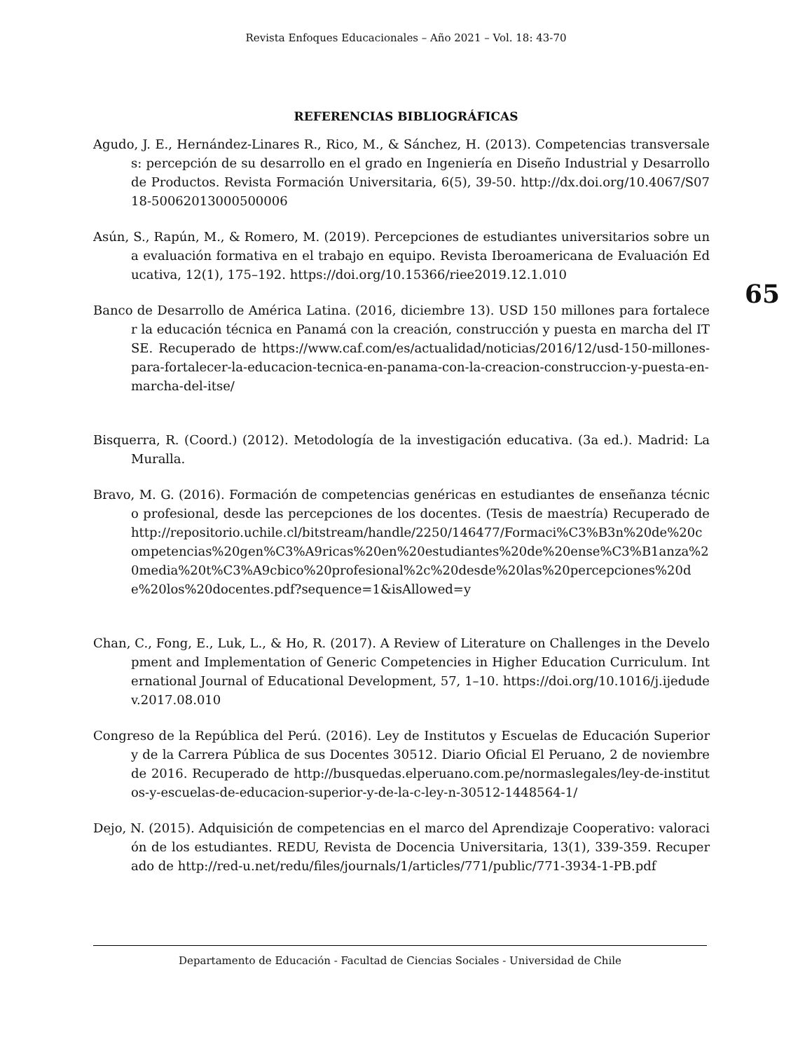Revista Enfoques Educacionales – Año 2021 – Vol. 18: 43-70
REFERENCIAS BIBLIOGRÁFICAS
65
Agudo, J. E., Hernández-Linares R., Rico, M., & Sánchez, H. (2013). Competencias transversales: percepción de su desarrollo en el grado en Ingeniería en Diseño Industrial y Desarrollo de Productos. Revista Formación Universitaria, 6(5), 39-50. http://dx.doi.org/10.4067/S0718-50062013000500006
Asún, S., Rapún, M., & Romero, M. (2019). Percepciones de estudiantes universitarios sobre una evaluación formativa en el trabajo en equipo. Revista Iberoamericana de Evaluación Educativa, 12(1), 175–192. https://doi.org/10.15366/riee2019.12.1.010
Banco de Desarrollo de América Latina. (2016, diciembre 13). USD 150 millones para fortalecer la educación técnica en Panamá con la creación, construcción y puesta en marcha del ITSE. Recuperado de https://www.caf.com/es/actualidad/noticias/2016/12/usd-150-millones-para-fortalecer-la-educacion-tecnica-en-panama-con-la-creacion-construccion-y-puesta-en-marcha-del-itse/
Bisquerra, R. (Coord.) (2012). Metodología de la investigación educativa. (3a ed.). Madrid: La Muralla.
Bravo, M. G. (2016). Formación de competencias genéricas en estudiantes de enseñanza técnico profesional, desde las percepciones de los docentes. (Tesis de maestría) Recuperado de http://repositorio.uchile.cl/bitstream/handle/2250/146477/Formaci%C3%B3n%20de%20competencias%20gen%C3%A9ricas%20en%20estudiantes%20de%20ense%C3%B1anza%20media%20t%C3%A9cbico%20profesional%2c%20desde%20las%20percepciones%20de%20los%20docentes.pdf?sequence=1&isAllowed=y
Chan, C., Fong, E., Luk, L., & Ho, R. (2017). A Review of Literature on Challenges in the Development and Implementation of Generic Competencies in Higher Education Curriculum. International Journal of Educational Development, 57, 1–10. https://doi.org/10.1016/j.ijedudev.2017.08.010
Congreso de la República del Perú. (2016). Ley de Institutos y Escuelas de Educación Superior y de la Carrera Pública de sus Docentes 30512. Diario Oficial El Peruano, 2 de noviembre de 2016. Recuperado de http://busquedas.elperuano.com.pe/normaslegales/ley-de-institutos-y-escuelas-de-educacion-superior-y-de-la-c-ley-n-30512-1448564-1/
Dejo, N. (2015). Adquisición de competencias en el marco del Aprendizaje Cooperativo: valoración de los estudiantes. REDU, Revista de Docencia Universitaria, 13(1), 339-359. Recuperado de http://red-u.net/redu/files/journals/1/articles/771/public/771-3934-1-PB.pdf
Departamento de Educación - Facultad de Ciencias Sociales - Universidad de Chile